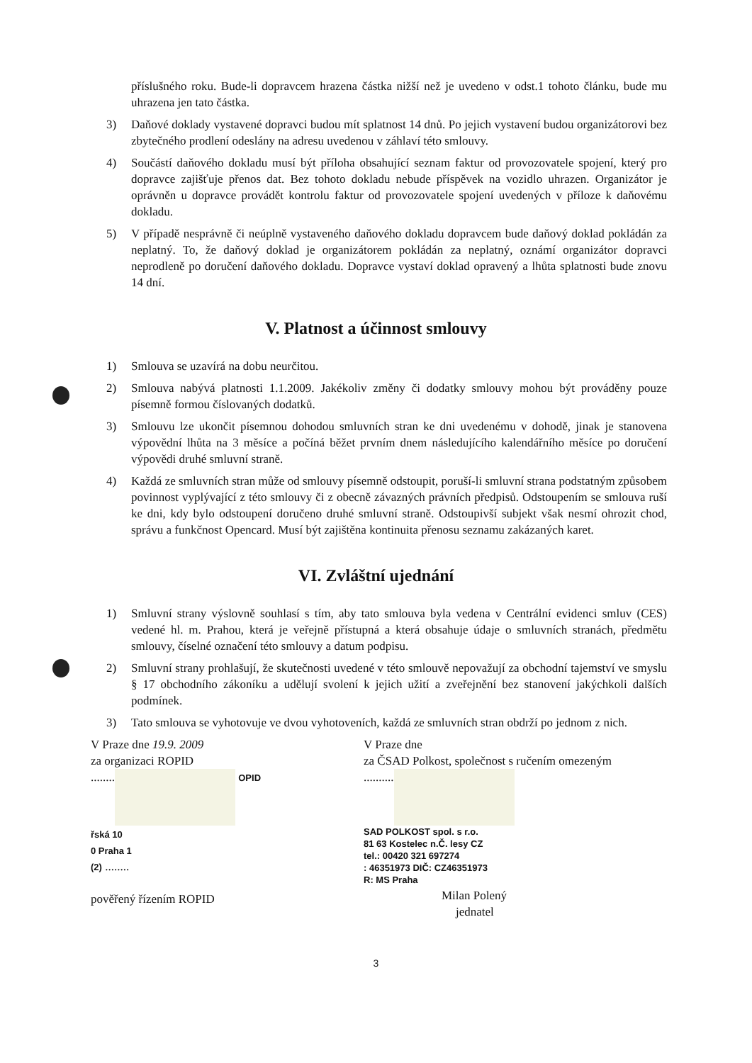příslušného roku. Bude-li dopravcem hrazena částka nižší než je uvedeno v odst.1 tohoto článku, bude mu uhrazena jen tato částka.
3) Daňové doklady vystavené dopravci budou mít splatnost 14 dnů. Po jejich vystavení budou organizátorovi bez zbytečného prodlení odeslány na adresu uvedenou v záhlaví této smlouvy.
4) Součástí daňového dokladu musí být příloha obsahující seznam faktur od provozovatele spojení, který pro dopravce zajišťuje přenos dat. Bez tohoto dokladu nebude příspěvek na vozidlo uhrazen. Organizátor je oprávněn u dopravce provádět kontrolu faktur od provozovatele spojení uvedených v příloze k daňovému dokladu.
5) V případě nesprávně či neúplně vystaveného daňového dokladu dopravcem bude daňový doklad pokládán za neplatný. To, že daňový doklad je organizátorem pokládán za neplatný, oznámí organizátor dopravci neprodleně po doručení daňového dokladu. Dopravce vystaví doklad opravený a lhůta splatnosti bude znovu 14 dní.
V. Platnost a účinnost smlouvy
1) Smlouva se uzavírá na dobu neurčitou.
2) Smlouva nabývá platnosti 1.1.2009. Jakékoliv změny či dodatky smlouvy mohou být prováděny pouze písemně formou číslovaných dodatků.
3) Smlouvu lze ukončit písemnou dohodou smluvních stran ke dni uvedenému v dohodě, jinak je stanovena výpovědní lhůta na 3 měsíce a počíná běžet prvním dnem následujícího kalendářního měsíce po doručení výpovědi druhé smluvní straně.
4) Každá ze smluvních stran může od smlouvy písemně odstoupit, poruší-li smluvní strana podstatným způsobem povinnost vyplývající z této smlouvy či z obecně závazných právních předpisů. Odstoupením se smlouva ruší ke dni, kdy bylo odstoupení doručeno druhé smluvní straně. Odstoupivší subjekt však nesmí ohrozit chod, správu a funkčnost Opencard. Musí být zajištěna kontinuita přenosu seznamu zakázaných karet.
VI. Zvláštní ujednání
1) Smluvní strany výslovně souhlasí s tím, aby tato smlouva byla vedena v Centrální evidenci smluv (CES) vedené hl. m. Prahou, která je veřejně přístupná a která obsahuje údaje o smluvních stranách, předmětu smlouvy, číselné označení této smlouvy a datum podpisu.
2) Smluvní strany prohlašují, že skutečnosti uvedené v této smlouvě nepovažují za obchodní tajemství ve smyslu § 17 obchodního zákoníku a udělují svolení k jejich užití a zveřejnění bez stanovení jakýchkoli dalších podmínek.
3) Tato smlouva se vyhotovuje ve dvou vyhotoveních, každá ze smluvních stran obdrží po jednom z nich.
V Praze dne 19.9. 2009
za organizaci ROPID
........ OPID
řská 10
0 Praha 1
(2) ........
pověřený řízením ROPID
V Praze dne
za ČSAD Polkost, společnost s ručením omezeným
.......... SAD POLKOST spol. s r.o.
81 63 Kostelec n.Č. lesy CZ
tel.: 00420 321 697274
: 46351973 DIČ: CZ46351973
R: MS Praha
Milan Polený
jednatel
3